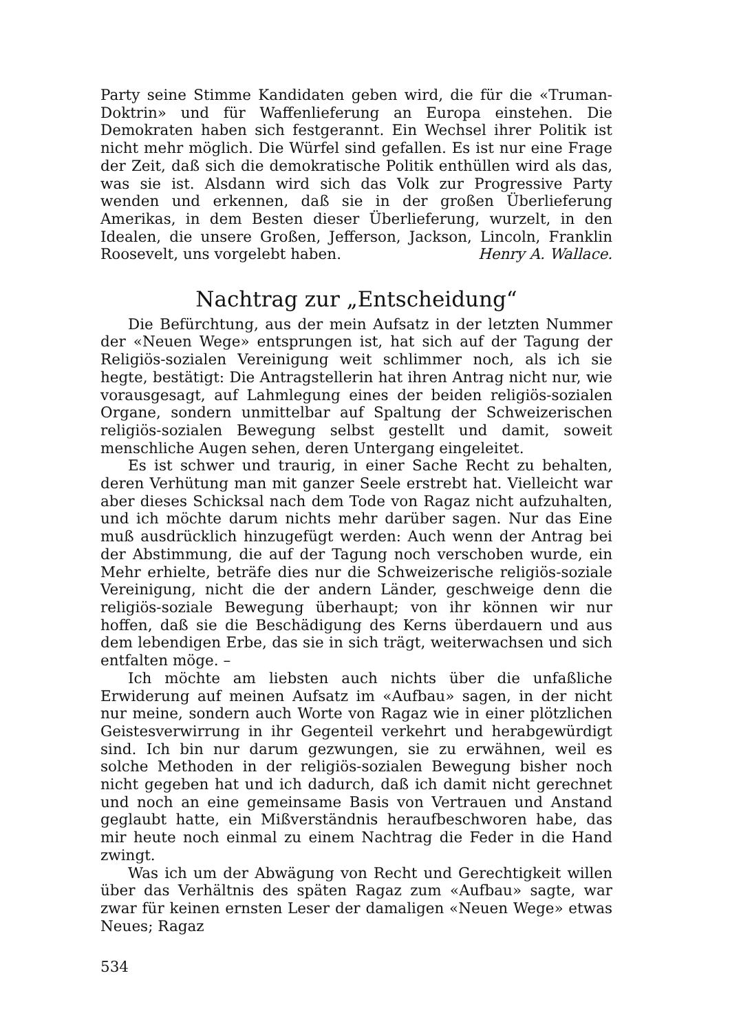Party seine Stimme Kandidaten geben wird, die für die «Truman-Doktrin» und für Waffenlieferung an Europa einstehen. Die Demokraten haben sich festgerannt. Ein Wechsel ihrer Politik ist nicht mehr möglich. Die Würfel sind gefallen. Es ist nur eine Frage der Zeit, daß sich die demokratische Politik enthüllen wird als das, was sie ist. Alsdann wird sich das Volk zur Progressive Party wenden und erkennen, daß sie in der großen Überlieferung Amerikas, in dem Besten dieser Überlieferung, wurzelt, in den Idealen, die unsere Großen, Jefferson, Jackson, Lincoln, Franklin Roosevelt, uns vorgelebt haben. Henry A. Wallace.
Nachtrag zur „Entscheidung“
Die Befürchtung, aus der mein Aufsatz in der letzten Nummer der «Neuen Wege» entsprungen ist, hat sich auf der Tagung der Religiös-sozialen Vereinigung weit schlimmer noch, als ich sie hegte, bestätigt: Die Antragstellerin hat ihren Antrag nicht nur, wie vorausgesagt, auf Lahmlegung eines der beiden religiös-sozialen Organe, sondern unmittelbar auf Spaltung der Schweizerischen religiös-sozialen Bewegung selbst gestellt und damit, soweit menschliche Augen sehen, deren Untergang eingeleitet.
Es ist schwer und traurig, in einer Sache Recht zu behalten, deren Verhütung man mit ganzer Seele erstrebt hat. Vielleicht war aber dieses Schicksal nach dem Tode von Ragaz nicht aufzuhalten, und ich möchte darum nichts mehr darüber sagen. Nur das Eine muß ausdrücklich hinzugefügt werden: Auch wenn der Antrag bei der Abstimmung, die auf der Tagung noch verschoben wurde, ein Mehr erhielte, beträfe dies nur die Schweizerische religiös-soziale Vereinigung, nicht die der andern Länder, geschweige denn die religiös-soziale Bewegung überhaupt; von ihr können wir nur hoffen, daß sie die Beschädigung des Kerns überdauern und aus dem lebendigen Erbe, das sie in sich trägt, weiterwachsen und sich entfalten möge. –
Ich möchte am liebsten auch nichts über die unfaßliche Erwiderung auf meinen Aufsatz im «Aufbau» sagen, in der nicht nur meine, sondern auch Worte von Ragaz wie in einer plötzlichen Geistesverwirrung in ihr Gegenteil verkehrt und herabgewürdigt sind. Ich bin nur darum gezwungen, sie zu erwähnen, weil es solche Methoden in der religiös-sozialen Bewegung bisher noch nicht gegeben hat und ich dadurch, daß ich damit nicht gerechnet und noch an eine gemeinsame Basis von Vertrauen und Anstand geglaubt hatte, ein Mißverständnis heraufbeschworen habe, das mir heute noch einmal zu einem Nachtrag die Feder in die Hand zwingt.
Was ich um der Abwägung von Recht und Gerechtigkeit willen über das Verhältnis des späten Ragaz zum «Aufbau» sagte, war zwar für keinen ernsten Leser der damaligen «Neuen Wege» etwas Neues; Ragaz
534